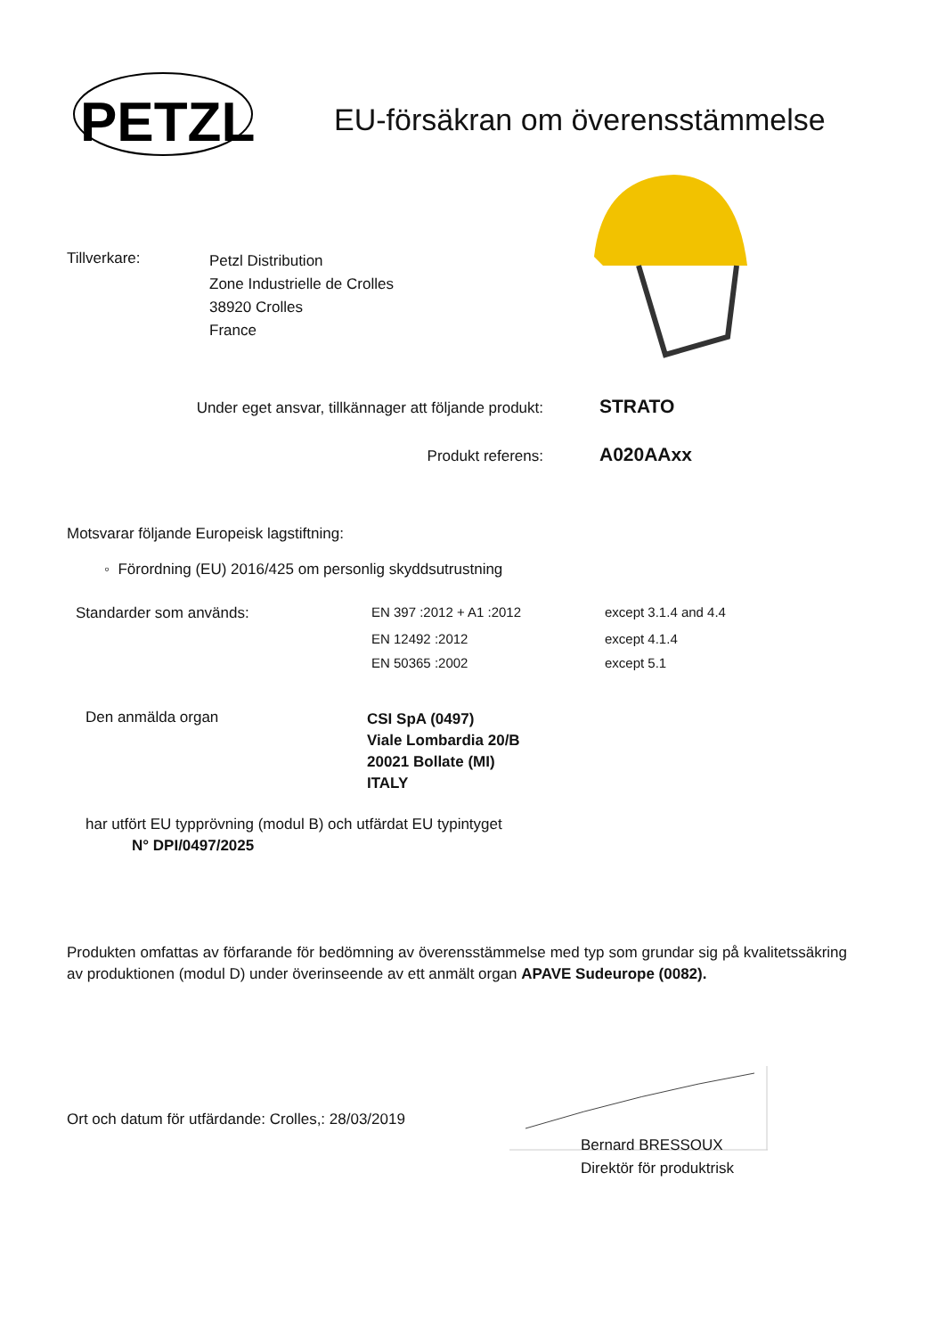PETZL
EU-försäkran om överensstämmelse
Tillverkare:
Petzl Distribution
Zone Industrielle de Crolles
38920 Crolles
France
Under eget ansvar, tillkännager att följande produkt:
STRATO
Produkt referens: A020AAxx
Motsvarar följande Europeisk lagstiftning:
◦ Förordning (EU) 2016/425 om personlig skyddsutrustning
| Standarder som används: | EN 397 :2012 + A1 :2012 | except 3.1.4 and 4.4 |
| | EN 12492 :2012 | except 4.1.4 |
| | EN 50365 :2002 | except 5.1 |
Den anmälda organ
CSI SpA (0497)
Viale Lombardia 20/B
20021 Bollate (MI)
ITALY
har utfört EU typprövning (modul B) och utfärdat EU typintyget
N° DPI/0497/2025
Produkten omfattas av förfarande för bedömning av överensstämmelse med typ som grundar sig på kvalitetssäkring av produktionen (modul D) under överinseende av ett anmält organ APAVE Sudeurope (0082).
Ort och datum för utfärdande: Crolles,: 28/03/2019
Bernard BRESSOUX
Direktör för produktrisk